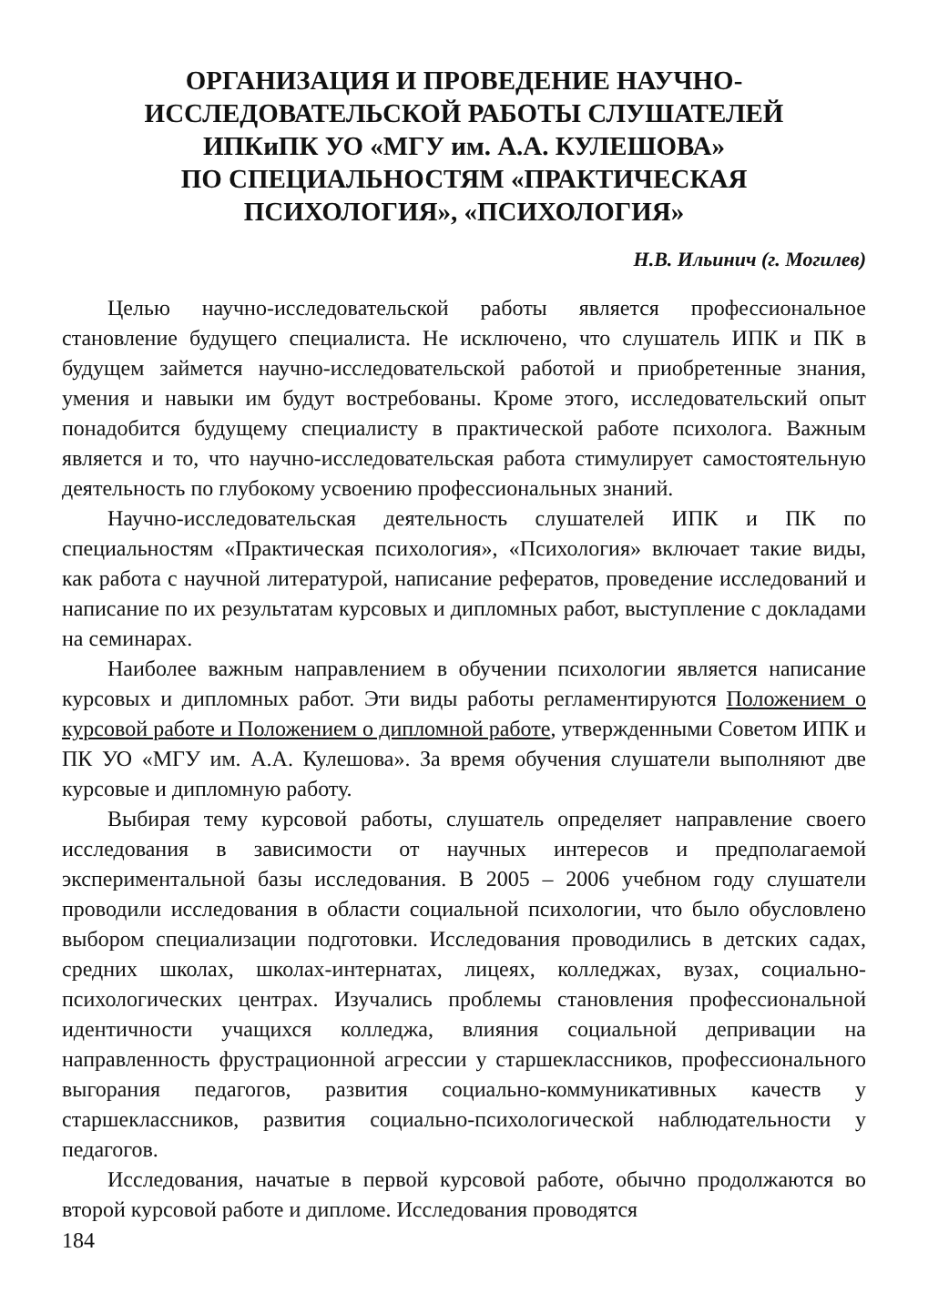ОРГАНИЗАЦИЯ И ПРОВЕДЕНИЕ НАУЧНО-
ИССЛЕДОВАТЕЛЬСКОЙ РАБОТЫ СЛУШАТЕЛЕЙ
ИПКиПК УО «МГУ им. А.А. КУЛЕШОВА»
ПО СПЕЦИАЛЬНОСТЯМ «ПРАКТИЧЕСКАЯ
ПСИХОЛОГИЯ», «ПСИХОЛОГИЯ»
Н.В. Ильинич (г. Могилев)
Целью научно-исследовательской работы является профессиональное становление будущего специалиста. Не исключено, что слушатель ИПК и ПК в будущем займется научно-исследовательской работой и приобретенные знания, умения и навыки им будут востребованы. Кроме этого, исследовательский опыт понадобится будущему специалисту в практической работе психолога. Важным является и то, что научно-исследовательская работа стимулирует самостоятельную деятельность по глубокому усвоению профессиональных знаний.
Научно-исследовательская деятельность слушателей ИПК и ПК по специальностям «Практическая психология», «Психология» включает такие виды, как работа с научной литературой, написание рефератов, проведение исследований и написание по их результатам курсовых и дипломных работ, выступление с докладами на семинарах.
Наиболее важным направлением в обучении психологии является написание курсовых и дипломных работ. Эти виды работы регламентируются Положением о курсовой работе и Положением о дипломной работе, утвержденными Советом ИПК и ПК УО «МГУ им. А.А. Кулешова». За время обучения слушатели выполняют две курсовые и дипломную работу.
Выбирая тему курсовой работы, слушатель определяет направление своего исследования в зависимости от научных интересов и предполагаемой экспериментальной базы исследования. В 2005 – 2006 учебном году слушатели проводили исследования в области социальной психологии, что было обусловлено выбором специализации подготовки. Исследования проводились в детских садах, средних школах, школах-интернатах, лицеях, колледжах, вузах, социально-психологических центрах. Изучались проблемы становления профессиональной идентичности учащихся колледжа, влияния социальной депривации на направленность фрустрационной агрессии у старшеклассников, профессионального выгорания педагогов, развития социально-коммуникативных качеств у старшеклассников, развития социально-психологической наблюдательности у педагогов.
Исследования, начатые в первой курсовой работе, обычно продолжаются во второй курсовой работе и дипломе. Исследования проводятся
184